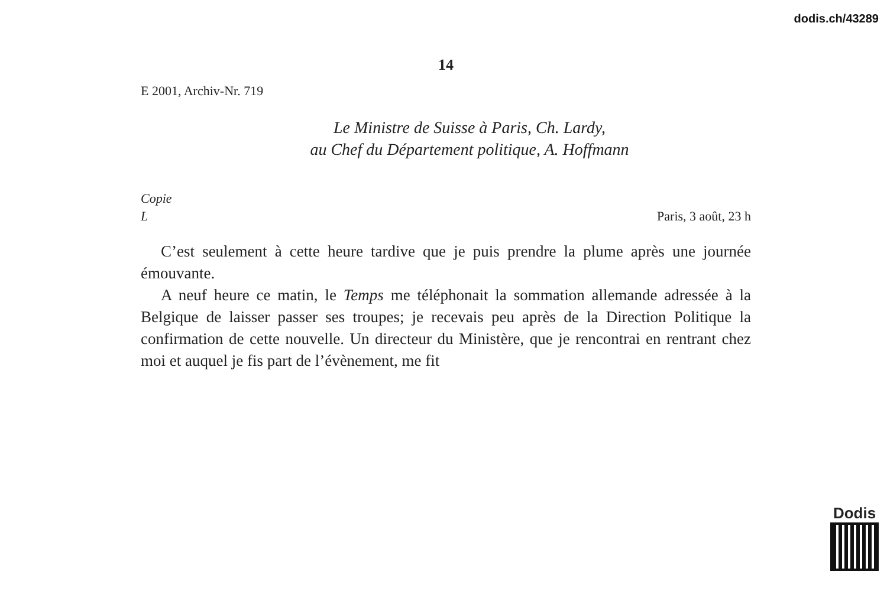dodis.ch/43289
14
E 2001, Archiv-Nr. 719
Le Ministre de Suisse à Paris, Ch. Lardy,
au Chef du Département politique, A. Hoffmann
Copie
L Paris, 3 août, 23 h
C’est seulement à cette heure tardive que je puis prendre la plume après une journée émouvante.
A neuf heure ce matin, le Temps me téléphonait la sommation allemande adressée à la Belgique de laisser passer ses troupes; je recevais peu après de la Direction Politique la confirmation de cette nouvelle. Un directeur du Ministère, que je rencontrai en rentrant chez moi et auquel je fis part de l’évènement, me fit
Dodis